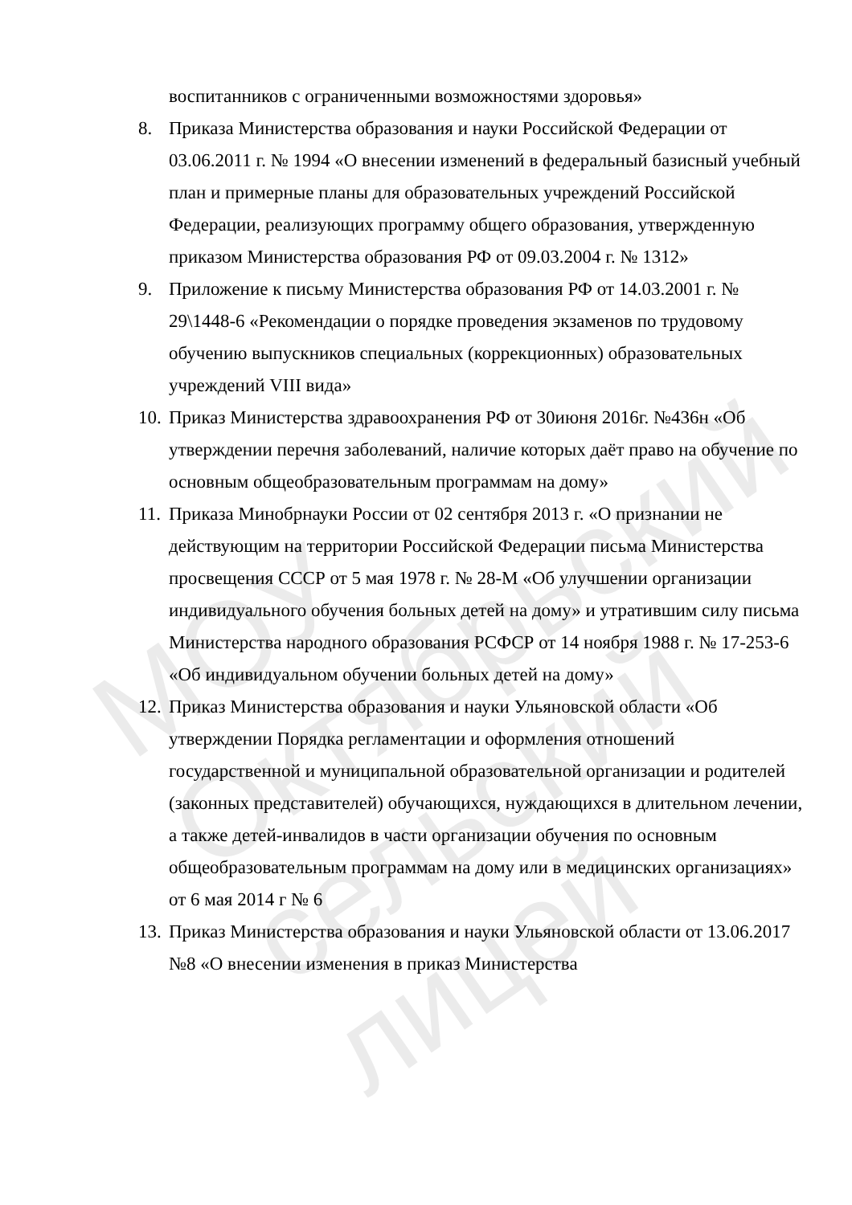воспитанников с ограниченными возможностями здоровья»
8. Приказа Министерства образования и науки Российской Федерации от 03.06.2011 г. № 1994 «О внесении изменений в федеральный базисный учебный план и примерные планы для образовательных учреждений Российской Федерации, реализующих программу общего образования, утвержденную приказом Министерства образования РФ от 09.03.2004 г. № 1312»
9. Приложение к письму Министерства образования РФ от 14.03.2001 г. № 29\1448-6 «Рекомендации о порядке проведения экзаменов по трудовому обучению выпускников специальных (коррекционных) образовательных учреждений VIII вида»
10.
Приказ Министерства здравоохранения РФ от 30июня 2016г. №436н «Об утверждении перечня заболеваний, наличие которых даёт право на обучение по основным общеобразовательным программам на дому»
11.
Приказа Минобрнауки России от 02 сентября 2013 г. «О признании не действующим на территории Российской Федерации письма Министерства просвещения СССР от 5 мая 1978 г. № 28-М «Об улучшении организации индивидуального обучения больных детей на дому» и утратившим силу письма Министерства народного образования РСФСР от 14 ноября 1988 г. № 17-253-6 «Об индивидуальном обучении больных детей на дому»
12.
Приказ Министерства образования и науки Ульяновской области «Об утверждении Порядка регламентации и оформления отношений государственной и муниципальной образовательной организации и родителей (законных представителей) обучающихся, нуждающихся в длительном лечении, а также детей-инвалидов в части организации обучения по основным общеобразовательным программам на дому или в медицинских организациях» от 6 мая 2014 г № 6
13.
Приказ Министерства образования и науки Ульяновской области от 13.06.2017 №8 «О внесении изменения в приказ Министерства
МОУ Октябрьский сельский лицей